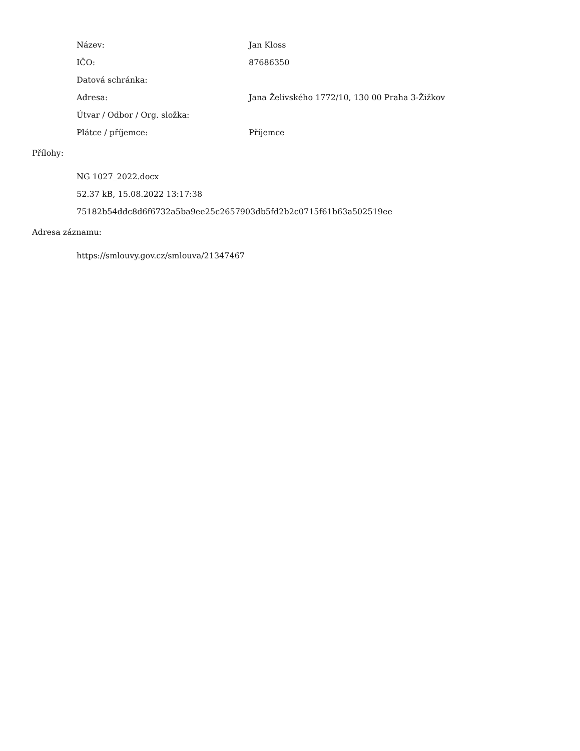| Název: | Jan Kloss |
| IČO: | 87686350 |
| Datová schránka: | |
| Adresa: | Jana Želivského 1772/10, 130 00 Praha 3-Žižkov |
| Útvar / Odbor / Org. složka: | |
| Plátce / příjemce: | Příjemce |
Přílohy:
NG 1027_2022.docx
52.37 kB, 15.08.2022 13:17:38
75182b54ddc8d6f6732a5ba9ee25c2657903db5fd2b2c0715f61b63a502519ee
Adresa záznamu:
https://smlouvy.gov.cz/smlouva/21347467